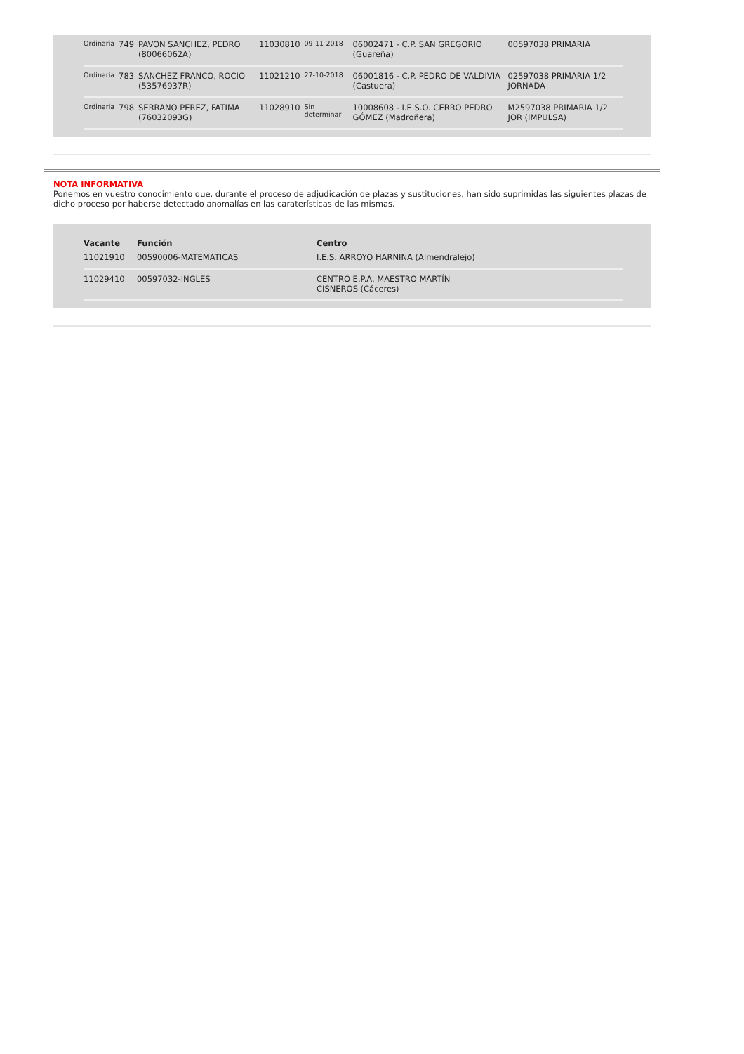| Ordinaria | 749 | PAVON SANCHEZ, PEDRO (80066062A) | 11030810 | 09-11-2018 | 06002471 - C.P. SAN GREGORIO (Guareña) | 00597038 PRIMARIA |
| Ordinaria | 783 | SANCHEZ FRANCO, ROCIO (53576937R) | 11021210 | 27-10-2018 | 06001816 - C.P. PEDRO DE VALDIVIA (Castuera) | 02597038 PRIMARIA 1/2 JORNADA |
| Ordinaria | 798 | SERRANO PEREZ, FATIMA (76032093G) | 11028910 | Sin determinar | 10008608 - I.E.S.O. CERRO PEDRO GÓMEZ (Madroñera) | M2597038 PRIMARIA 1/2 JOR (IMPULSA) |
NOTA INFORMATIVA
Ponemos en vuestro conocimiento que, durante el proceso de adjudicación de plazas y sustituciones, han sido suprimidas las siguientes plazas de dicho proceso por haberse detectado anomalías en las caraterísticas de las mismas.
| Vacante | Función | Centro |
| --- | --- | --- |
| 11021910 | 00590006-MATEMATICAS | I.E.S. ARROYO HARNINA (Almendralejo) |
| 11029410 | 00597032-INGLES | CENTRO E.P.A. MAESTRO MARTÍN CISNEROS (Cáceres) |